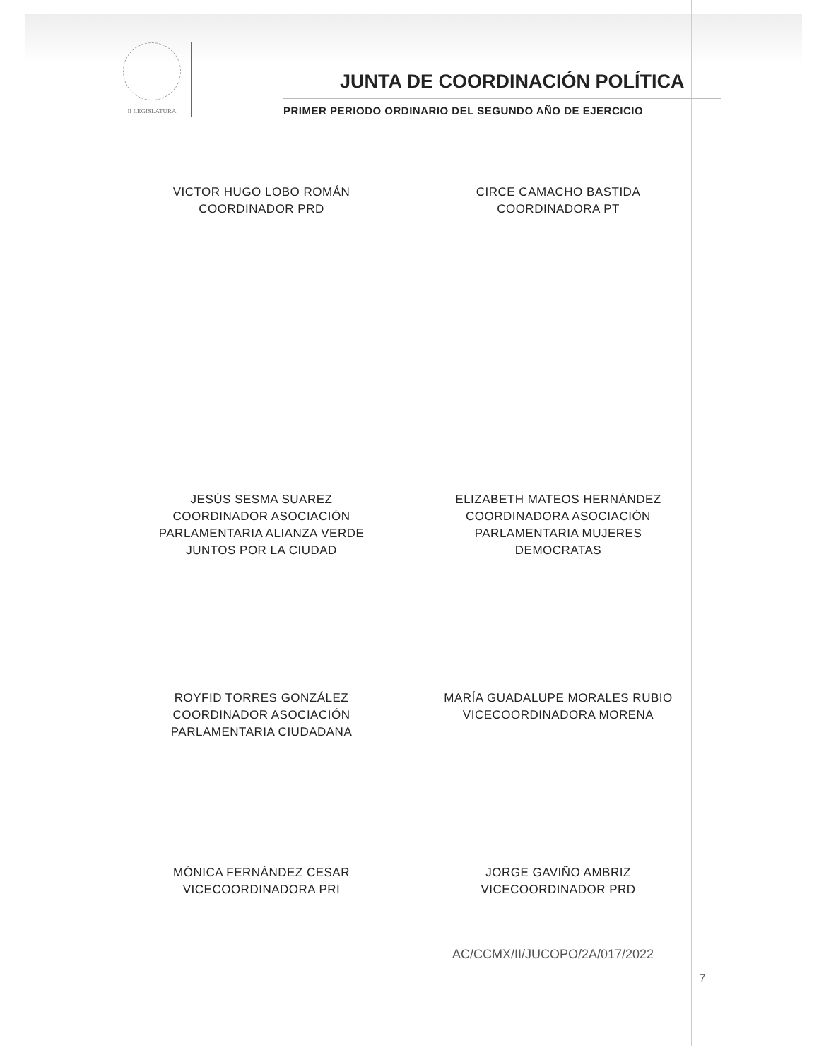II LEGISLATURA
JUNTA DE COORDINACIÓN POLÍTICA
PRIMER PERIODO ORDINARIO DEL SEGUNDO AÑO DE EJERCICIO
VICTOR HUGO LOBO ROMÁN
COORDINADOR PRD
CIRCE CAMACHO BASTIDA
COORDINADORA PT
JESÚS SESMA SUAREZ
COORDINADOR ASOCIACIÓN
PARLAMENTARIA ALIANZA VERDE
JUNTOS POR LA CIUDAD
ELIZABETH MATEOS HERNÁNDEZ
COORDINADORA ASOCIACIÓN
PARLAMENTARIA MUJERES
DEMOCRATAS
ROYFID TORRES GONZÁLEZ
COORDINADOR ASOCIACIÓN
PARLAMENTARIA CIUDADANA
MARÍA GUADALUPE MORALES RUBIO
VICECOORDINADORA MORENA
MÓNICA FERNÁNDEZ CESAR
VICECOORDINADORA PRI
JORGE GAVIÑO AMBRIZ
VICECOORDINADOR PRD
AC/CCMX/II/JUCOPO/2A/017/2022
7